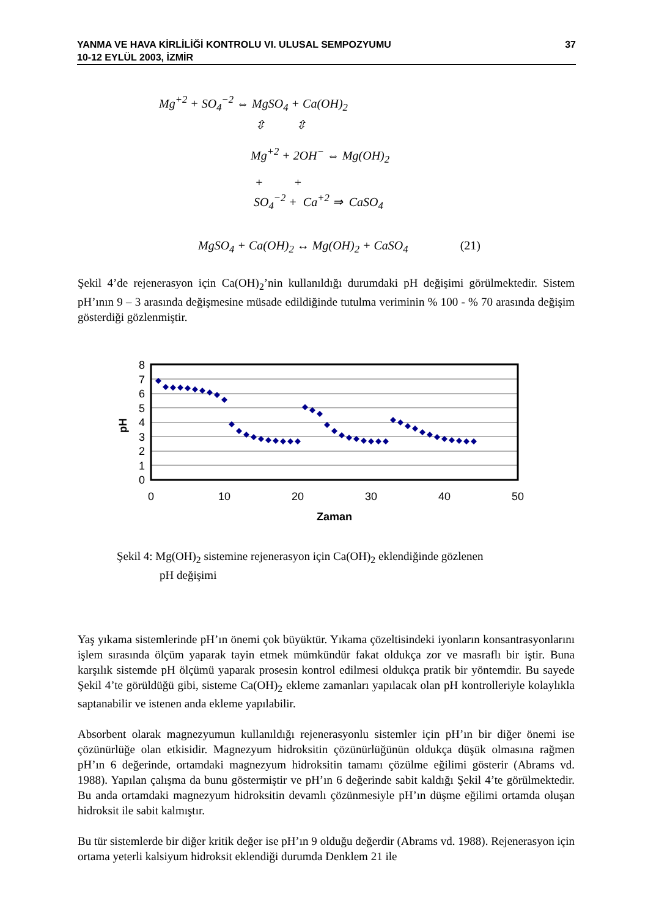YANMA VE HAVA KİRLİLİĞİ KONTROLU VI. ULUSAL SEMPOZYUMU
10-12 EYLÜL 2003, İZMİR
37
Mg<sup>+2</sup> + SO<sub>4</sub><sup>−2</sup> ⇔ MgSO<sub>4</sub> + Ca(OH)<sub>2</sub>
⇳ ⇳
Mg<sup>+2</sup> + 2OH<sup>−</sup> ⇔ Mg(OH)<sub>2</sub>
+ +
SO<sub>4</sub><sup>−2</sup> + Ca<sup>+2</sup> ⇒ CaSO<sub>4</sub>
MgSO<sub>4</sub> + Ca(OH)<sub>2</sub> ↔ Mg(OH)<sub>2</sub> + CaSO<sub>4</sub> (21)
Şekil 4’de rejenerasyon için Ca(OH)<sub>2</sub>’nin kullanıldığı durumdaki pH değişimi görülmektedir. Sistem pH’ının 9 – 3 arasında değişmesine müsade edildiğinde tutulma veriminin % 100 - % 70 arasında değişim gösterdiği gözlenmiştir.
8
7
6
5
4
3
2
1
0
0
10
20
30
40
50
Zaman
pH
Şekil 4: Mg(OH)<sub>2</sub> sistemine rejenerasyon için Ca(OH)<sub>2</sub> eklendiğinde gözlenen
pH değişimi
Yaş yıkama sistemlerinde pH’ın önemi çok büyüktür. Yıkama çözeltisindeki iyonların konsantrasyonlarını işlem sırasında ölçüm yaparak tayin etmek mümkündür fakat oldukça zor ve masraflı bir iştir. Buna karşılık sistemde pH ölçümü yaparak prosesin kontrol edilmesi oldukça pratik bir yöntemdir. Bu sayede Şekil 4’te görüldüğü gibi, sisteme Ca(OH)<sub>2</sub> ekleme zamanları yapılacak olan pH kontrolleriyle kolaylıkla saptanabilir ve istenen anda ekleme yapılabilir.
Absorbent olarak magnezyumun kullanıldığı rejenerasyonlu sistemler için pH’ın bir diğer önemi ise çözünürlüğe olan etkisidir. Magnezyum hidroksitin çözünürlüğünün oldukça düşük olmasına rağmen pH’ın 6 değerinde, ortamdaki magnezyum hidroksitin tamamı çözülme eğilimi gösterir (Abrams vd. 1988). Yapılan çalışma da bunu göstermiştir ve pH’ın 6 değerinde sabit kaldığı Şekil 4’te görülmektedir. Bu anda ortamdaki magnezyum hidroksitin devamlı çözünmesiyle pH’ın düşme eğilimi ortamda oluşan hidroksit ile sabit kalmıştır.
Bu tür sistemlerde bir diğer kritik değer ise pH’ın 9 olduğu değerdir (Abrams vd. 1988). Rejenerasyon için ortama yeterli kalsiyum hidroksit eklendiği durumda Denklem 21 ile